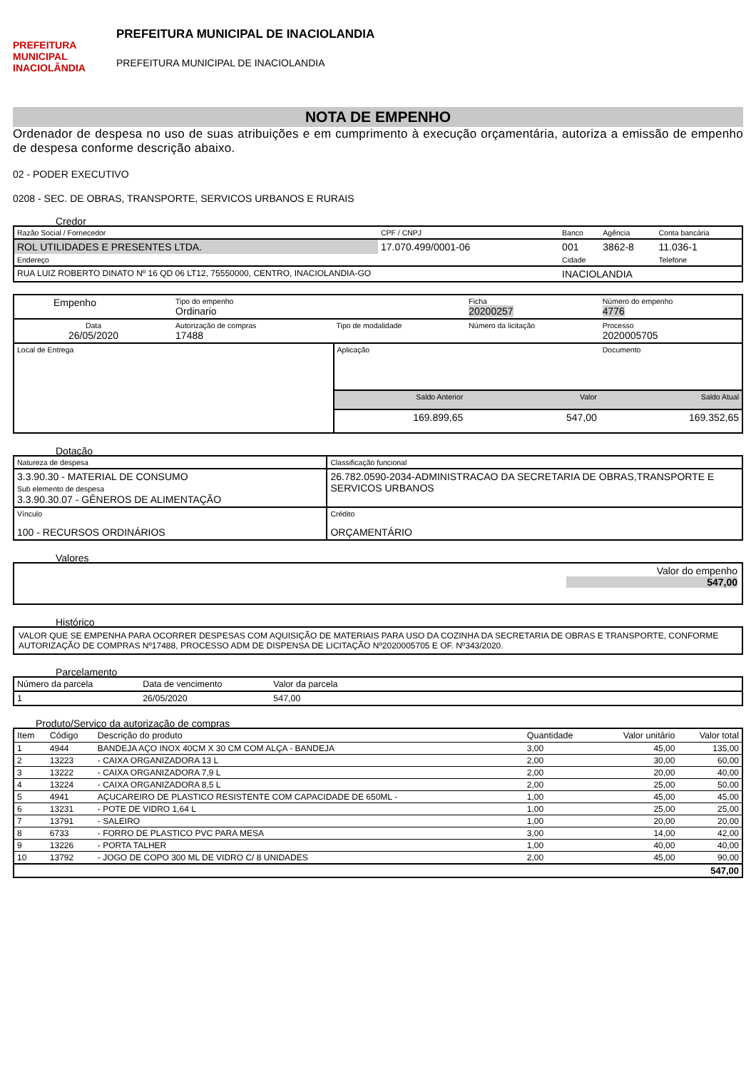PREFEITURA MUNICIPAL
INACIOLÂNDIA
PREFEITURA MUNICIPAL DE INACIOLANDIA
PREFEITURA MUNICIPAL DE INACIOLANDIA
NOTA DE EMPENHO
Ordenador de despesa no uso de suas atribuições e em cumprimento à execução orçamentária, autoriza a emissão de empenho de despesa conforme descrição abaixo.
02 - PODER EXECUTIVO
0208 - SEC. DE OBRAS, TRANSPORTE, SERVICOS URBANOS E RURAIS
Credor
| Razão Social / Fornecedor | CPF / CNPJ | Banco | Agência | Conta bancária |
| ROL UTILIDADES E PRESENTES LTDA. | 17.070.499/0001-06 | 001 | 3862-8 | 11.036-1 |
| Endereço | | Cidade | | Telefone |
| RUA LUIZ ROBERTO DINATO Nº 16 QD 06 LT12, 75550000, CENTRO, INACIOLANDIA-GO | | INACIOLANDIA | | |
| Empenho | Tipo do empenho Ordinario | | | Ficha 20200257 | Número do empenho 4776 |
| Data 26/05/2020 | Autorização de compras 17488 | Tipo de modalidade | | Número da licitação | Processo 2020005705 |
| Local de Entrega | | | Aplicação | | Documento |
| | | | Saldo Anterior | Valor | Saldo Atual |
| | | | 169.899,65 | 547,00 | 169.352,65 |
Dotação
| Natureza de despesa | Classificação funcional |
| 3.3.90.30 - MATERIAL DE CONSUMO Sub elemento de despesa 3.3.90.30.07 - GÊNEROS DE ALIMENTAÇÃO | 26.782.0590-2034-ADMINISTRACAO DA SECRETARIA DE OBRAS,TRANSPORTE E SERVICOS URBANOS |
| Vínculo 100 - RECURSOS ORDINÁRIOS | Crédito ORÇAMENTÁRIO |
Valores
Valor do empenho
547,00
Histórico
VALOR QUE SE EMPENHA PARA OCORRER DESPESAS COM AQUISIÇÃO DE MATERIAIS PARA USO DA COZINHA DA SECRETARIA DE OBRAS E TRANSPORTE, CONFORME AUTORIZAÇÃO DE COMPRAS Nº17488, PROCESSO ADM DE DISPENSA DE LICITAÇÃO Nº2020005705 E OF. Nº343/2020.
Parcelamento
| Número da parcela | Data de vencimento | Valor da parcela | |
| --- | --- | --- | --- |
| 1 | 26/05/2020 | 547,00 | |
Produto/Serviço da autorização de compras
| Item | Código | Descrição do produto | Quantidade | Valor unitário | Valor total |
| --- | --- | --- | --- | --- | --- |
| 1 | 4944 | BANDEJA AÇO INOX 40CM X 30 CM COM ALÇA - BANDEJA | 3,00 | 45,00 | 135,00 |
| 2 | 13223 | - CAIXA ORGANIZADORA 13 L | 2,00 | 30,00 | 60,00 |
| 3 | 13222 | - CAIXA ORGANIZADORA 7,9 L | 2,00 | 20,00 | 40,00 |
| 4 | 13224 | - CAIXA ORGANIZADORA 8,5 L | 2,00 | 25,00 | 50,00 |
| 5 | 4941 | AÇUCAREIRO DE PLASTICO RESISTENTE COM CAPACIDADE DE 650ML - | 1,00 | 45,00 | 45,00 |
| 6 | 13231 | - POTE DE VIDRO 1,64 L | 1,00 | 25,00 | 25,00 |
| 7 | 13791 | - SALEIRO | 1,00 | 20,00 | 20,00 |
| 8 | 6733 | - FORRO DE PLASTICO PVC PARA MESA | 3,00 | 14,00 | 42,00 |
| 9 | 13226 | - PORTA TALHER | 1,00 | 40,00 | 40,00 |
| 10 | 13792 | - JOGO DE COPO 300 ML DE VIDRO C/ 8 UNIDADES | 2,00 | 45,00 | 90,00 |
| 547,00 | | | | | |